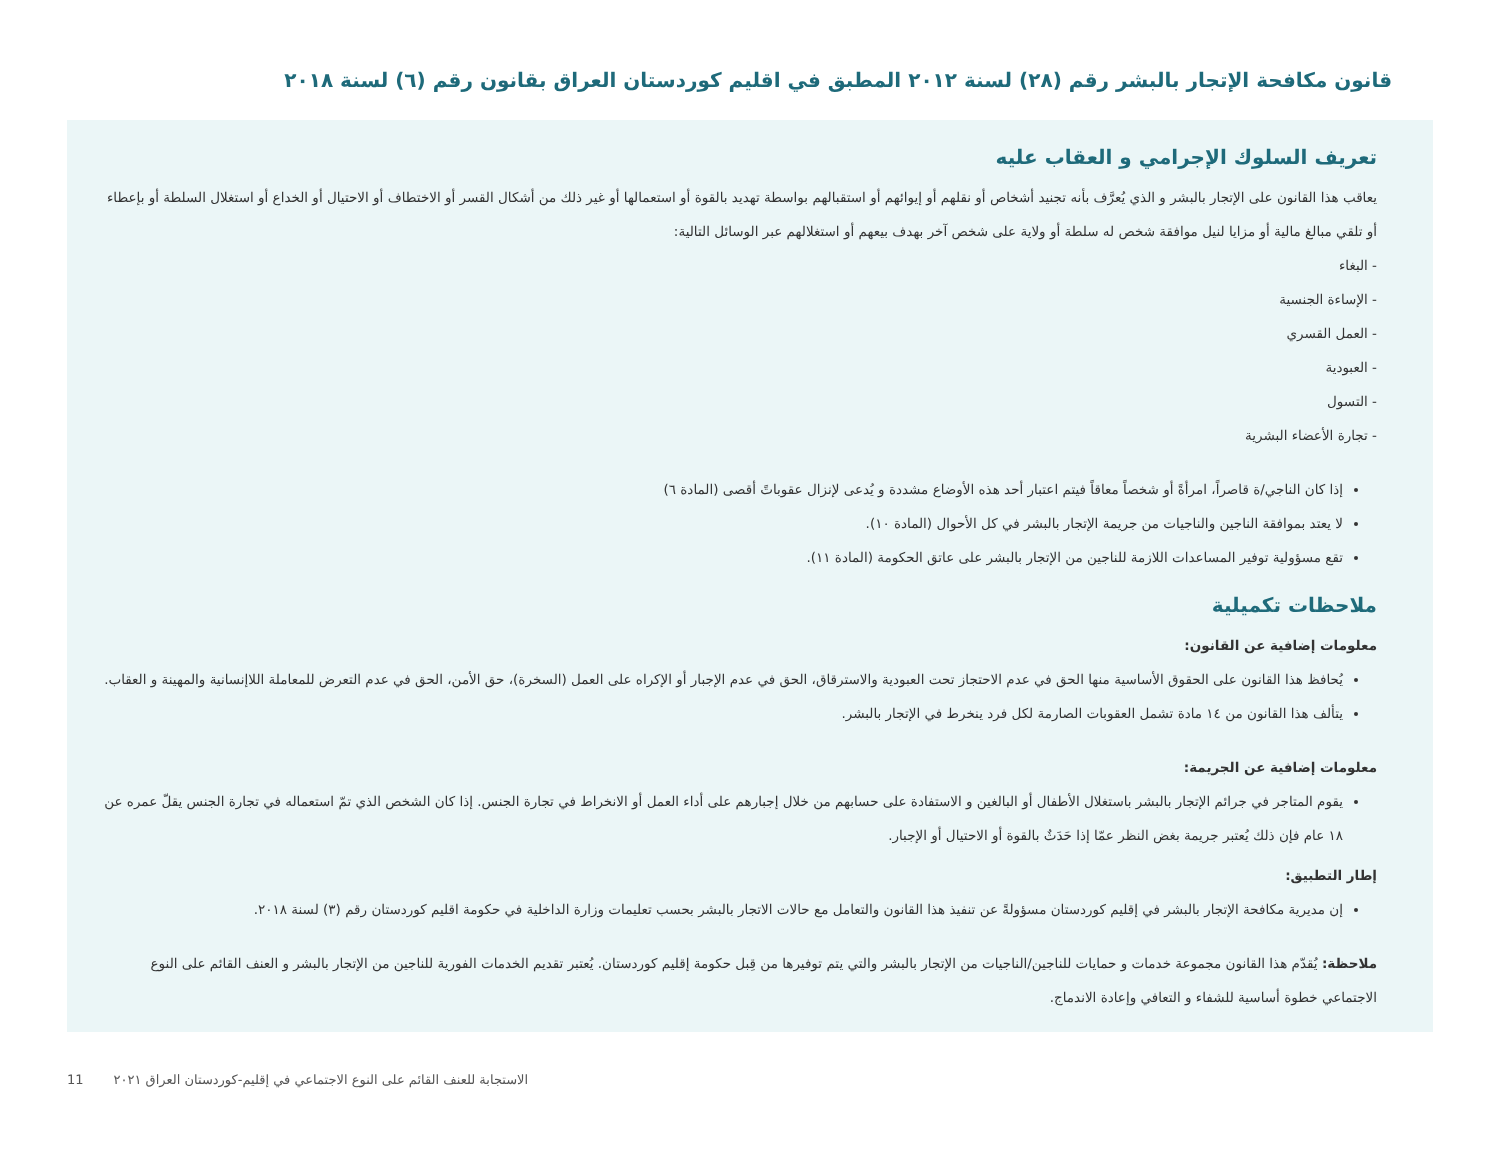قانون مكافحة الإتجار بالبشر رقم (٢٨) لسنة ٢٠١٢ المطبق في اقليم كوردستان العراق بقانون رقم (٦) لسنة ٢٠١٨
تعريف السلوك الإجرامي و العقاب عليه
يعاقب هذا القانون على الإتجار بالبشر و الذي يُعرَّف بأنه تجنيد أشخاص أو نقلهم أو إيوائهم أو استقبالهم بواسطة تهديد بالقوة أو استعمالها أو غير ذلك من أشكال القسر أو الاختطاف أو الاحتيال أو الخداع أو استغلال السلطة أو بإعطاء أو تلقي مبالغ مالية أو مزايا لنيل موافقة شخص له سلطة أو ولاية على شخص آخر بهدف بيعهم أو استغلالهم عبر الوسائل التالية:
- البغاء
- الإساءة الجنسية
- العمل القسري
- العبودية
- التسول
- تجارة الأعضاء البشرية
إذا كان الناجي/ة قاصراً، امرأةً أو شخصاً معاقاً فيتم اعتبار أحد هذه الأوضاع مشددة و يُدعى لإنزال عقوباتً أقصى (المادة ٦)
لا يعتد بموافقة الناجين والناجيات من جريمة الإتجار بالبشر في كل الأحوال (المادة ١٠).
تقع مسؤولية توفير المساعدات اللازمة للناجين من الإتجار بالبشر على عاتق الحكومة (المادة ١١).
ملاحظات تكميلية
معلومات إضافية عن القانون:
يُحافظ هذا القانون على الحقوق الأساسية منها الحق في عدم الاحتجاز تحت العبودية والاسترقاق، الحق في عدم الإجبار أو الإكراه على العمل (السخرة)، حق الأمن، الحق في عدم التعرض للمعاملة اللاإنسانية والمهينة و العقاب.
يتألف هذا القانون من ١٤ مادة تشمل العقوبات الصارمة لكل فرد ينخرط في الإتجار بالبشر.
معلومات إضافية عن الجريمة:
يقوم المتاجر في جرائم الإتجار بالبشر باستغلال الأطفال أو البالغين و الاستفادة على حسابهم من خلال إجبارهم على أداء العمل أو الانخراط في تجارة الجنس. إذا كان الشخص الذي تمّ استعماله في تجارة الجنس يقلّ عمره عن ١٨ عام فإن ذلك يُعتبر جريمة بغض النظر عمّا إذا حَدَثٌ بالقوة أو الاحتيال أو الإجبار.
إطار التطبيق:
إن مديرية مكافحة الإتجار بالبشر في إقليم كوردستان مسؤولةً عن تنفيذ هذا القانون والتعامل مع حالات الاتجار بالبشر بحسب تعليمات وزارة الداخلية في حكومة اقليم كوردستان رقم (٣) لسنة ٢٠١٨.
ملاحظة: يُقدّم هذا القانون مجموعة خدمات و حمايات للناجين/الناجيات من الإتجار بالبشر والتي يتم توفيرها من قِبل حكومة إقليم كوردستان. يُعتبر تقديم الخدمات الفورية للناجين من الإتجار بالبشر و العنف القائم على النوع الاجتماعي خطوة أساسية للشفاء و التعافي وإعادة الاندماج.
11 الاستجابة للعنف القائم على النوع الاجتماعي في إقليم-كوردستان العراق ٢٠٢١